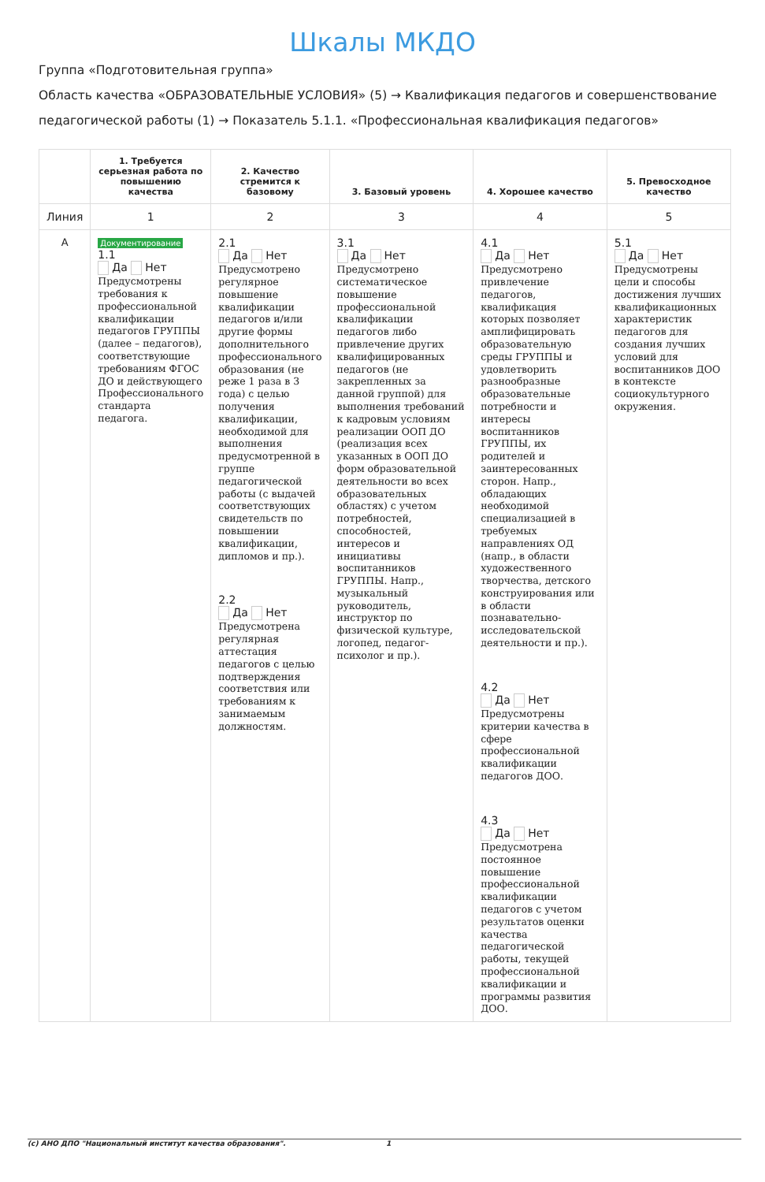Шкалы МКДО
Группа «Подготовительная группа»
Область качества «ОБРАЗОВАТЕЛЬНЫЕ УСЛОВИЯ» (5) → Квалификация педагогов и совершенствование педагогической работы (1) → Показатель 5.1.1. «Профессиональная квалификация педагогов»
| | 1. Требуется серьезная работа по повышению качества | 2. Качество стремится к базовому | 3. Базовый уровень | 4. Хорошее качество | 5. Превосходное качество |
| --- | --- | --- | --- | --- | --- |
| Линия | 1 | 2 | 3 | 4 | 5 |
| А | Документирование 1.1 Да Нет Предусмотрены требования к профессиональной квалификации педагогов ГРУППЫ (далее – педагогов), соответствующие требованиям ФГОС ДО и действующего Профессионального стандарта педагога. | 2.1 Да Нет Предусмотрено регулярное повышение квалификации педагогов и/или другие формы дополнительного профессионального образования (не реже 1 раза в 3 года) с целью получения квалификации, необходимой для выполнения предусмотренной в группе педагогической работы (с выдачей соответствующих свидетельств по повышении квалификации, дипломов и пр.). 2.2 Да Нет Предусмотрена регулярная аттестация педагогов с целью подтверждения соответствия или требованиям к занимаемым должностям. | 3.1 Да Нет Предусмотрено систематическое повышение профессиональной квалификации педагогов либо привлечение других квалифицированных педагогов (не закрепленных за данной группой) для выполнения требований к кадровым условиям реализации ООП ДО (реализация всех указанных в ООП ДО форм образовательной деятельности во всех образовательных областях) с учетом потребностей, способностей, интересов и инициативы воспитанников ГРУППЫ. Напр., музыкальный руководитель, инструктор по физической культуре, логопед, педагог-психолог и пр.). | 4.1 Да Нет Предусмотрено привлечение педагогов, квалификация которых позволяет амплифицировать образовательную среды ГРУППЫ и удовлетворить разнообразные образовательные потребности и интересы воспитанников ГРУППЫ, их родителей и заинтересованных сторон. Напр., обладающих необходимой специализацией в требуемых направлениях ОД (напр., в области художественного творчества, детского конструирования или в области познавательно-исследовательской деятельности и пр.). 4.2 Да Нет Предусмотрены критерии качества в сфере профессиональной квалификации педагогов ДОО. 4.3 Да Нет Предусмотрена постоянное повышение профессиональной квалификации педагогов с учетом результатов оценки качества педагогической работы, текущей профессиональной квалификации и программы развития ДОО. | 5.1 Да Нет Предусмотрены цели и способы достижения лучших квалификационных характеристик педагогов для создания лучших условий для воспитанников ДОО в контексте социокультурного окружения. |
(c) АНО ДПО "Национальный институт качества образования". 1